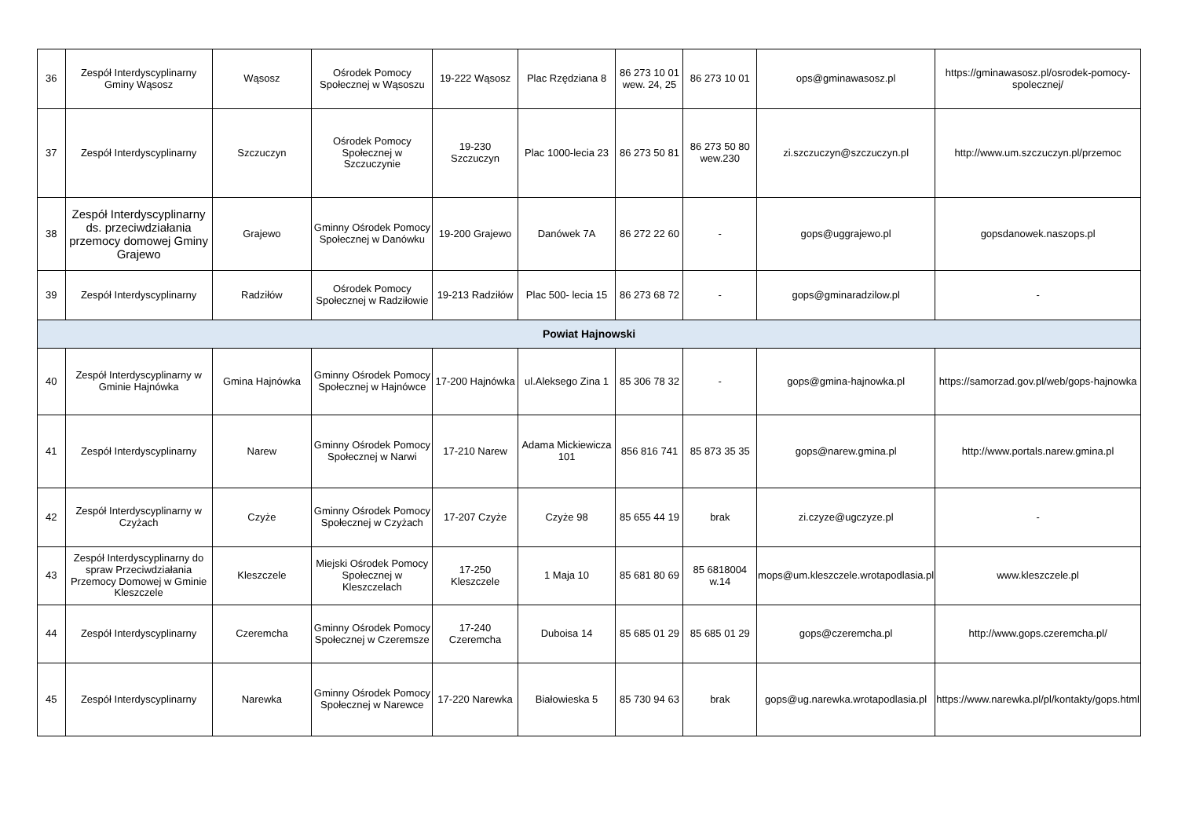| 36 | Zespół Interdyscyplinarny Gminy Wąsosz | Wąsosz | Ośrodek Pomocy Społecznej w Wąsoszu | 19-222 Wąsosz | Plac Rzędziana 8 | 86 273 10 01 wew. 24, 25 | 86 273 10 01 | ops@gminawasosz.pl | https://gminawasosz.pl/osrodek-pomocy-spolecznej/ |
| 37 | Zespół Interdyscyplinarny | Szczuczyn | Ośrodek Pomocy Społecznej w Szczuczynie | 19-230 Szczuczyn | Plac 1000-lecia 23 | 86 273 50 81 | 86 273 50 80 wew.230 | zi.szczuczyn@szczuczyn.pl | http://www.um.szczuczyn.pl/przemoc |
| 38 | Zespół Interdyscyplinarny ds. przeciwdziałania przemocy domowej Gminy Grajewo | Grajewo | Gminny Ośrodek Pomocy Społecznej w Danówku | 19-200 Grajewo | Danówek 7A | 86 272 22 60 | - | gops@uggrajewo.pl | gopsdanowek.naszops.pl |
| 39 | Zespół Interdyscyplinarny | Radziłów | Ośrodek Pomocy Społecznej w Radziłowie | 19-213 Radziłów | Plac 500- lecia 15 | 86 273 68 72 | - | gops@gminaradzilow.pl | - |
| Powiat Hajnowski | | | | | | | | | |
| 40 | Zespół Interdyscyplinarny w Gminie Hajnówka | Gmina Hajnówka | Gminny Ośrodek Pomocy Społecznej w Hajnówce | 17-200 Hajnówka | ul.Aleksego Zina 1 | 85 306 78 32 | - | gops@gmina-hajnowka.pl | https://samorzad.gov.pl/web/gops-hajnowka |
| 41 | Zespół Interdyscyplinarny | Narew | Gminny Ośrodek Pomocy Społecznej w Narwi | 17-210 Narew | Adama Mickiewicza 101 | 856 816 741 | 85 873 35 35 | gops@narew.gmina.pl | http://www.portals.narew.gmina.pl |
| 42 | Zespół Interdyscyplinarny w Czyżach | Czyże | Gminny Ośrodek Pomocy Społecznej w Czyżach | 17-207 Czyże | Czyże 98 | 85 655 44 19 | brak | zi.czyze@ugczyze.pl | - |
| 43 | Zespół Interdyscyplinarny do spraw Przeciwdziałania Przemocy Domowej w Gminie Kleszczele | Kleszczele | Miejski Ośrodek Pomocy Społecznej w Kleszczelach | 17-250 Kleszczele | 1 Maja 10 | 85 681 80 69 | 85 6818004 w.14 | mops@um.kleszczele.wrotapodlasia.pl | www.kleszczele.pl |
| 44 | Zespół Interdyscyplinarny | Czeremcha | Gminny Ośrodek Pomocy Społecznej w Czeremsze | 17-240 Czeremcha | Duboisa 14 | 85 685 01 29 | 85 685 01 29 | gops@czeremcha.pl | http://www.gops.czeremcha.pl/ |
| 45 | Zespół Interdyscyplinarny | Narewka | Gminny Ośrodek Pomocy Społecznej w Narewce | 17-220 Narewka | Białowieska 5 | 85 730 94 63 | brak | gops@ug.narewka.wrotapodlasia.pl | https://www.narewka.pl/pl/kontakty/gops.html |